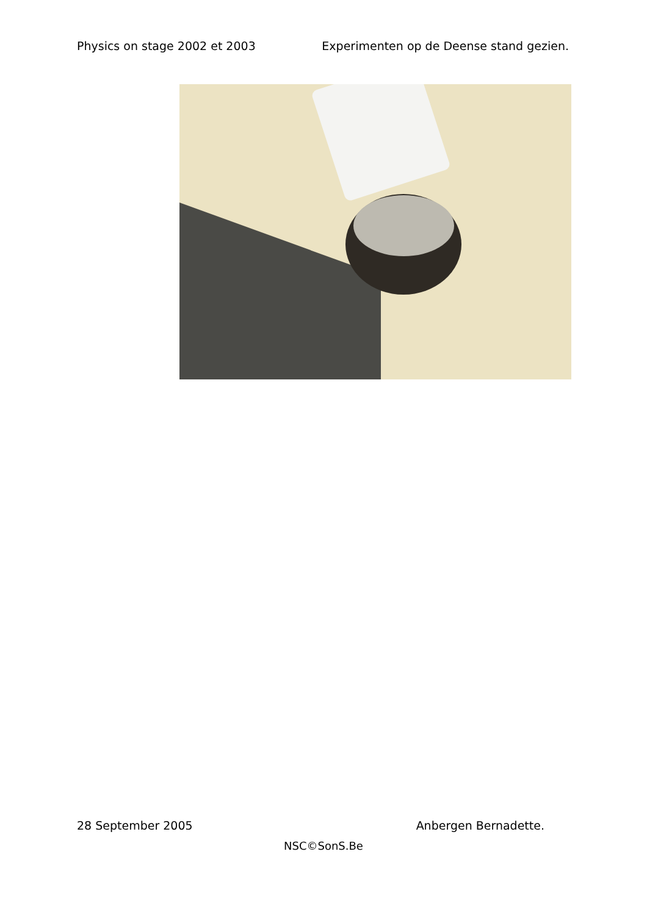Physics on stage 2002 et 2003 Experimenten op de Deense stand gezien.
28 September 2005 Anbergen Bernadette.
NSC©SonS.Be